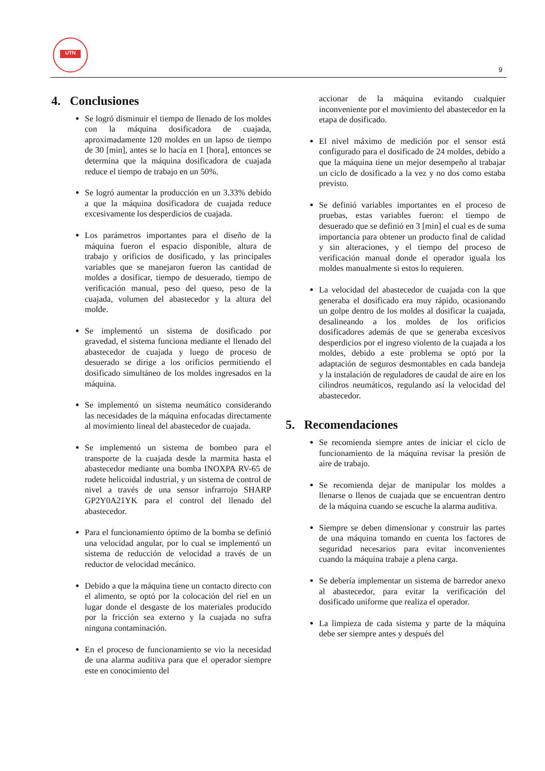UTN
9
4. Conclusiones
Se logró disminuir el tiempo de llenado de los moldes con la máquina dosificadora de cuajada, aproximadamente 120 moldes en un lapso de tiempo de 30 [min], antes se lo hacía en 1 [hora], entonces se determina que la máquina dosificadora de cuajada reduce el tiempo de trabajo en un 50%.
Se logró aumentar la producción en un 3.33% debido a que la máquina dosificadora de cuajada reduce excesivamente los desperdicios de cuajada.
Los parámetros importantes para el diseño de la máquina fueron el espacio disponible, altura de trabajo y orificios de dosificado, y las principales variables que se manejaron fueron las cantidad de moldes a dosificar, tiempo de desuerado, tiempo de verificación manual, peso del queso, peso de la cuajada, volumen del abastecedor y la altura del molde.
Se implementó un sistema de dosificado por gravedad, el sistema funciona mediante el llenado del abastecedor de cuajada y luego de proceso de desuerado se dirige a los orificios permitiendo el dosificado simultáneo de los moldes ingresados en la máquina.
Se implementó un sistema neumático considerando las necesidades de la máquina enfocadas directamente al movimiento lineal del abastecedor de cuajada.
Se implementó un sistema de bombeo para el transporte de la cuajada desde la marmita hasta el abastecedor mediante una bomba INOXPA RV-65 de rodete helicoidal industrial, y un sistema de control de nivel a través de una sensor infrarrojo SHARP GP2Y0A21YK para el control del llenado del abastecedor.
Para el funcionamiento óptimo de la bomba se definió una velocidad angular, por lo cual se implementó un sistema de reducción de velocidad a través de un reductor de velocidad mecánico.
Debido a que la máquina tiene un contacto directo con el alimento, se optó por la colocación del riel en un lugar donde el desgaste de los materiales producido por la fricción sea externo y la cuajada no sufra ninguna contaminación.
En el proceso de funcionamiento se vio la necesidad de una alarma auditiva para que el operador siempre este en conocimiento del
accionar de la máquina evitando cualquier inconveniente por el movimiento del abastecedor en la etapa de dosificado.
El nivel máximo de medición por el sensor está configurado para el dosificado de 24 moldes, debido a que la máquina tiene un mejor desempeño al trabajar un ciclo de dosificado a la vez y no dos como estaba previsto.
Se definió variables importantes en el proceso de pruebas, estas variables fueron: el tiempo de desuerado que se definió en 3 [min] el cual es de suma importancia para obtener un producto final de calidad y sin alteraciones, y el tiempo del proceso de verificación manual donde el operador iguala los moldes manualmente si estos lo requieren.
La velocidad del abastecedor de cuajada con la que generaba el dosificado era muy rápido, ocasionando un golpe dentro de los moldes al dosificar la cuajada, desalineando a los moldes de los orificios dosificadores además de que se generaba excesivos desperdicios por el ingreso violento de la cuajada a los moldes, debido a este problema se optó por la adaptación de seguros desmontables en cada bandeja y la instalación de reguladores de caudal de aire en los cilindros neumáticos, regulando así la velocidad del abastecedor.
5. Recomendaciones
Se recomienda siempre antes de iniciar el ciclo de funcionamiento de la máquina revisar la presión de aire de trabajo.
Se recomienda dejar de manipular los moldes a llenarse o llenos de cuajada que se encuentran dentro de la máquina cuando se escuche la alarma auditiva.
Siempre se deben dimensionar y construir las partes de una máquina tomando en cuenta los factores de seguridad necesarios para evitar inconvenientes cuando la máquina trabaje a plena carga.
Se debería implementar un sistema de barredor anexo al abastecedor, para evitar la verificación del dosificado uniforme que realiza el operador.
La limpieza de cada sistema y parte de la máquina debe ser siempre antes y después del